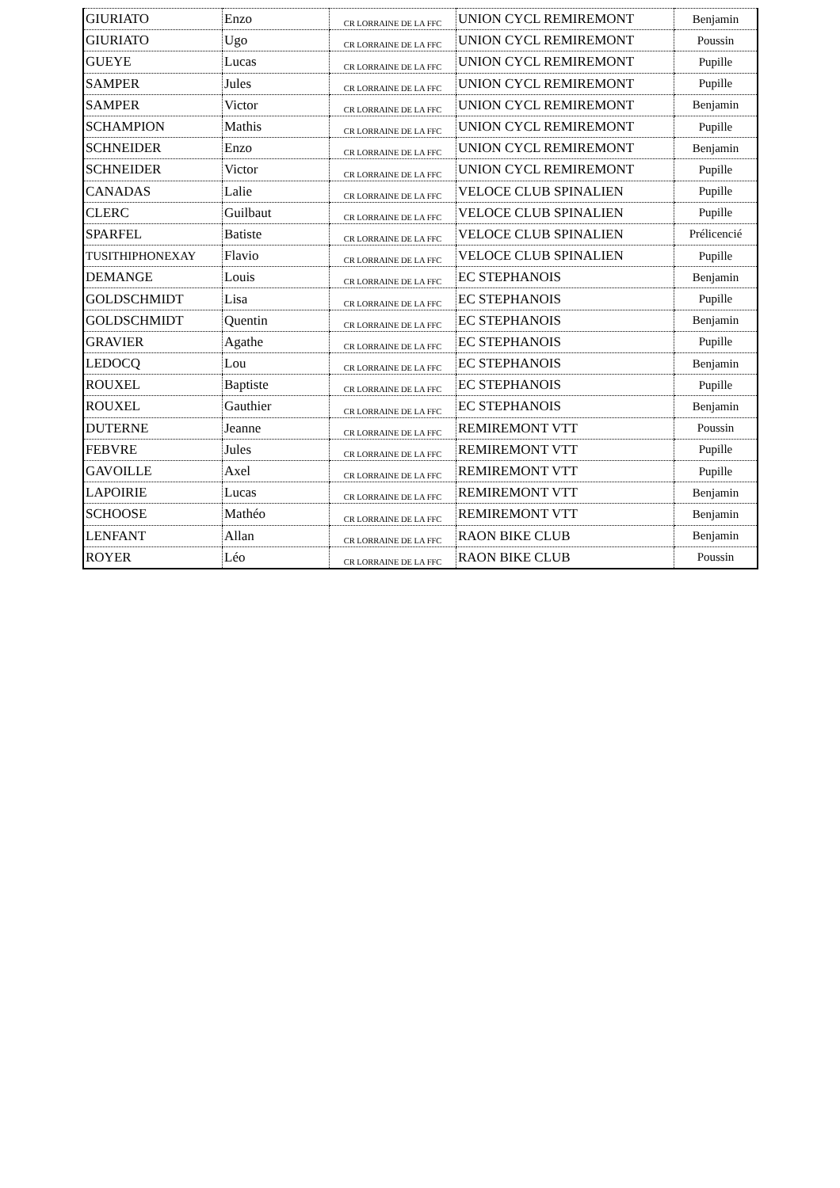| GIURIATO | Enzo | CR LORRAINE DE LA FFC | UNION CYCL REMIREMONT | Benjamin |
| GIURIATO | Ugo | CR LORRAINE DE LA FFC | UNION CYCL REMIREMONT | Poussin |
| GUEYE | Lucas | CR LORRAINE DE LA FFC | UNION CYCL REMIREMONT | Pupille |
| SAMPER | Jules | CR LORRAINE DE LA FFC | UNION CYCL REMIREMONT | Pupille |
| SAMPER | Victor | CR LORRAINE DE LA FFC | UNION CYCL REMIREMONT | Benjamin |
| SCHAMPION | Mathis | CR LORRAINE DE LA FFC | UNION CYCL REMIREMONT | Pupille |
| SCHNEIDER | Enzo | CR LORRAINE DE LA FFC | UNION CYCL REMIREMONT | Benjamin |
| SCHNEIDER | Victor | CR LORRAINE DE LA FFC | UNION CYCL REMIREMONT | Pupille |
| CANADAS | Lalie | CR LORRAINE DE LA FFC | VELOCE CLUB SPINALIEN | Pupille |
| CLERC | Guilbaut | CR LORRAINE DE LA FFC | VELOCE CLUB SPINALIEN | Pupille |
| SPARFEL | Batiste | CR LORRAINE DE LA FFC | VELOCE CLUB SPINALIEN | Prélicencié |
| TUSITHIPHONEXAY | Flavio | CR LORRAINE DE LA FFC | VELOCE CLUB SPINALIEN | Pupille |
| DEMANGE | Louis | CR LORRAINE DE LA FFC | EC STEPHANOIS | Benjamin |
| GOLDSCHMIDT | Lisa | CR LORRAINE DE LA FFC | EC STEPHANOIS | Pupille |
| GOLDSCHMIDT | Quentin | CR LORRAINE DE LA FFC | EC STEPHANOIS | Benjamin |
| GRAVIER | Agathe | CR LORRAINE DE LA FFC | EC STEPHANOIS | Pupille |
| LEDOCQ | Lou | CR LORRAINE DE LA FFC | EC STEPHANOIS | Benjamin |
| ROUXEL | Baptiste | CR LORRAINE DE LA FFC | EC STEPHANOIS | Pupille |
| ROUXEL | Gauthier | CR LORRAINE DE LA FFC | EC STEPHANOIS | Benjamin |
| DUTERNE | Jeanne | CR LORRAINE DE LA FFC | REMIREMONT VTT | Poussin |
| FEBVRE | Jules | CR LORRAINE DE LA FFC | REMIREMONT VTT | Pupille |
| GAVOILLE | Axel | CR LORRAINE DE LA FFC | REMIREMONT VTT | Pupille |
| LAPOIRIE | Lucas | CR LORRAINE DE LA FFC | REMIREMONT VTT | Benjamin |
| SCHOOSE | Mathéo | CR LORRAINE DE LA FFC | REMIREMONT VTT | Benjamin |
| LENFANT | Allan | CR LORRAINE DE LA FFC | RAON BIKE CLUB | Benjamin |
| ROYER | Léo | CR LORRAINE DE LA FFC | RAON BIKE CLUB | Poussin |